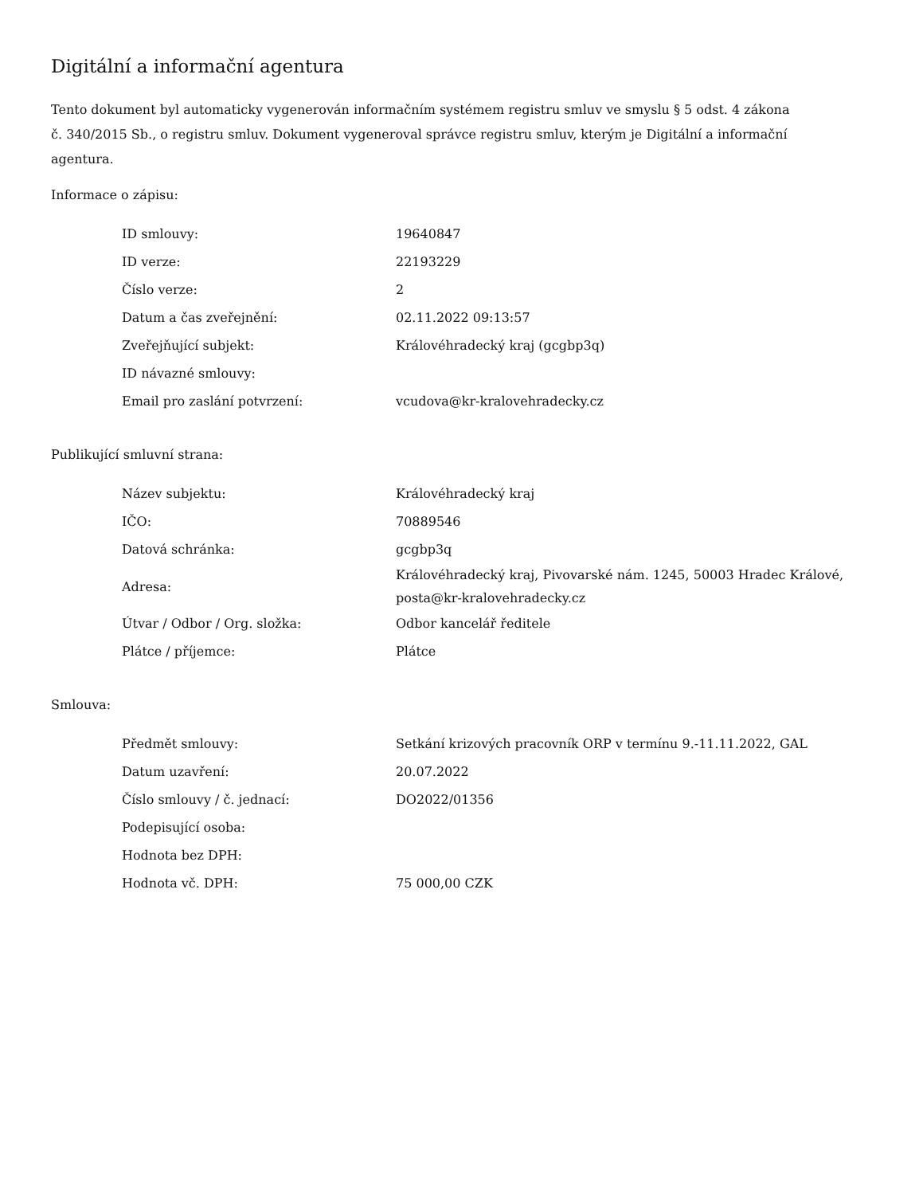Digitální a informační agentura
Tento dokument byl automaticky vygenerován informačním systémem registru smluv ve smyslu § 5 odst. 4 zákona
č. 340/2015 Sb., o registru smluv. Dokument vygeneroval správce registru smluv, kterým je Digitální a informační agentura.
Informace o zápisu:
| ID smlouvy: | 19640847 |
| ID verze: | 22193229 |
| Číslo verze: | 2 |
| Datum a čas zveřejnění: | 02.11.2022 09:13:57 |
| Zveřejňující subjekt: | Královéhradecký kraj (gcgbp3q) |
| ID návazné smlouvy: | |
| Email pro zaslání potvrzení: | vcudova@kr-kralovehradecky.cz |
Publikující smluvní strana:
| Název subjektu: | Královéhradecký kraj |
| IČO: | 70889546 |
| Datová schránka: | gcgbp3q |
| Adresa: | Královéhradecký kraj, Pivovarské nám. 1245, 50003 Hradec Králové, posta@kr-kralovehradecky.cz |
| Útvar / Odbor / Org. složka: | Odbor kancelář ředitele |
| Plátce / příjemce: | Plátce |
Smlouva:
| Předmět smlouvy: | Setkání krizových pracovník ORP v termínu 9.-11.11.2022, GAL |
| Datum uzavření: | 20.07.2022 |
| Číslo smlouvy / č. jednací: | DO2022/01356 |
| Podepisující osoba: | |
| Hodnota bez DPH: | |
| Hodnota vč. DPH: | 75 000,00 CZK |